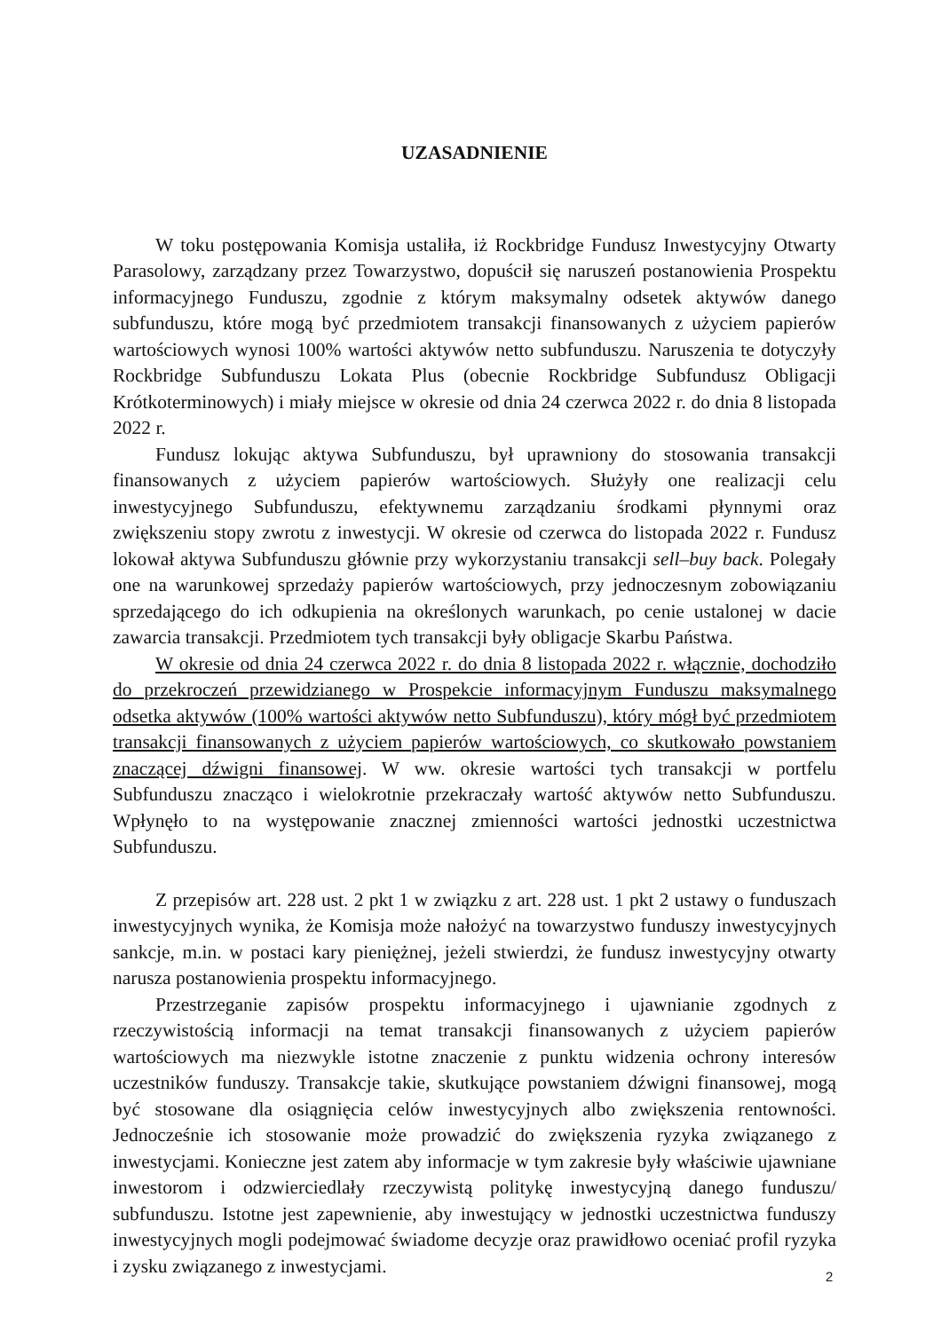UZASADNIENIE
W toku postępowania Komisja ustaliła, iż Rockbridge Fundusz Inwestycyjny Otwarty Parasolowy, zarządzany przez Towarzystwo, dopuścił się naruszeń postanowienia Prospektu informacyjnego Funduszu, zgodnie z którym maksymalny odsetek aktywów danego subfunduszu, które mogą być przedmiotem transakcji finansowanych z użyciem papierów wartościowych wynosi 100% wartości aktywów netto subfunduszu. Naruszenia te dotyczyły Rockbridge Subfunduszu Lokata Plus (obecnie Rockbridge Subfundusz Obligacji Krótkoterminowych) i miały miejsce w okresie od dnia 24 czerwca 2022 r. do dnia 8 listopada 2022 r.
Fundusz lokując aktywa Subfunduszu, był uprawniony do stosowania transakcji finansowanych z użyciem papierów wartościowych. Służyły one realizacji celu inwestycyjnego Subfunduszu, efektywnemu zarządzaniu środkami płynnymi oraz zwiększeniu stopy zwrotu z inwestycji. W okresie od czerwca do listopada 2022 r. Fundusz lokował aktywa Subfunduszu głównie przy wykorzystaniu transakcji sell–buy back. Polegały one na warunkowej sprzedaży papierów wartościowych, przy jednoczesnym zobowiązaniu sprzedającego do ich odkupienia na określonych warunkach, po cenie ustalonej w dacie zawarcia transakcji. Przedmiotem tych transakcji były obligacje Skarbu Państwa.
W okresie od dnia 24 czerwca 2022 r. do dnia 8 listopada 2022 r. włącznie, dochodziło do przekroczeń przewidzianego w Prospekcie informacyjnym Funduszu maksymalnego odsetka aktywów (100% wartości aktywów netto Subfunduszu), który mógł być przedmiotem transakcji finansowanych z użyciem papierów wartościowych, co skutkowało powstaniem znaczącej dźwigni finansowej. W ww. okresie wartości tych transakcji w portfelu Subfunduszu znacząco i wielokrotnie przekraczały wartość aktywów netto Subfunduszu. Wpłynęło to na występowanie znacznej zmienności wartości jednostki uczestnictwa Subfunduszu.
Z przepisów art. 228 ust. 2 pkt 1 w związku z art. 228 ust. 1 pkt 2 ustawy o funduszach inwestycyjnych wynika, że Komisja może nałożyć na towarzystwo funduszy inwestycyjnych sankcje, m.in. w postaci kary pieniężnej, jeżeli stwierdzi, że fundusz inwestycyjny otwarty narusza postanowienia prospektu informacyjnego.
Przestrzeganie zapisów prospektu informacyjnego i ujawnianie zgodnych z rzeczywistością informacji na temat transakcji finansowanych z użyciem papierów wartościowych ma niezwykle istotne znaczenie z punktu widzenia ochrony interesów uczestników funduszy. Transakcje takie, skutkujące powstaniem dźwigni finansowej, mogą być stosowane dla osiągnięcia celów inwestycyjnych albo zwiększenia rentowności. Jednocześnie ich stosowanie może prowadzić do zwiększenia ryzyka związanego z inwestycjami. Konieczne jest zatem aby informacje w tym zakresie były właściwie ujawniane inwestorom i odzwierciedlały rzeczywistą politykę inwestycyjną danego funduszu/ subfunduszu. Istotne jest zapewnienie, aby inwestujący w jednostki uczestnictwa funduszy inwestycyjnych mogli podejmować świadome decyzje oraz prawidłowo oceniać profil ryzyka i zysku związanego z inwestycjami.
2